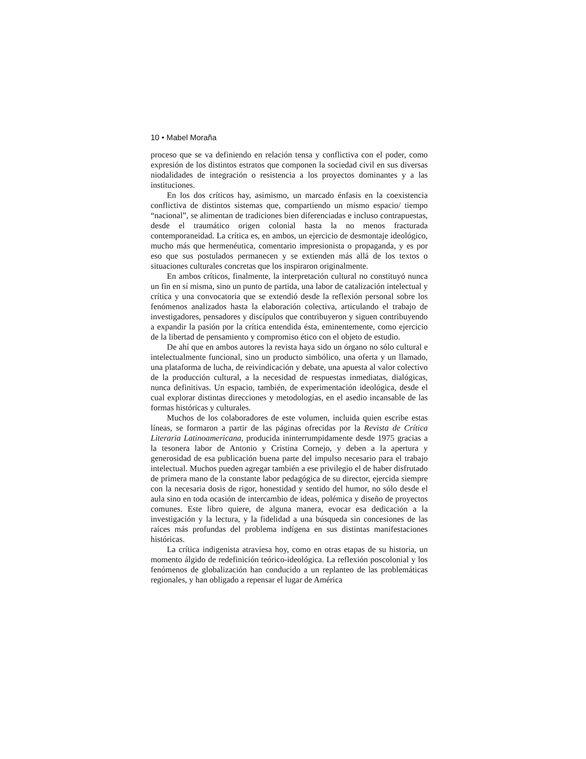10 • Mabel Moraña
proceso que se va definiendo en relación tensa y conflictiva con el poder, como expresión de los distintos estratos que componen la sociedad civil en sus diversas niodalidades de integración o resistencia a los proyectos dominantes y a las instituciones.
En los dos críticos hay, asimismo, un marcado énfasis en la coexistencia conflictiva de distintos sistemas que, compartiendo un mismo espacio/ tiempo “nacional”, se alimentan de tradiciones bien diferenciadas e incluso contrapuestas, desde el traumático origen colonial hasta la no menos fracturada contemporaneidad. La crítica es, en ambos, un ejercicio de desmontaje ideológico, mucho más que hermenéutica, comentario impresionista o propaganda, y es por eso que sus postulados permanecen y se extienden más allá de los textos o situaciones culturales concretas que los inspiraron originalmente.
En ambos críticos, finalmente, la interpretación cultural no constituyó nunca un fin en sí misma, sino un punto de partida, una labor de catalización intelectual y crítica y una convocatoria que se extendió desde la reflexión personal sobre los fenómenos analizados hasta la elaboración colectiva, articulando el trabajo de investigadores, pensadores y discípulos que contribuyeron y siguen contribuyendo a expandir la pasión por la crítica entendida ésta, eminentemente, como ejercicio de la libertad de pensamiento y compromiso ético con el objeto de estudio.
De ahí que en ambos autores la revista haya sido un órgano no sólo cultural e intelectualmente funcional, sino un producto simbólico, una oferta y un llamado, una plataforma de lucha, de reivindicación y debate, una apuesta al valor colectivo de la producción cultural, a la necesidad de respuestas inmediatas, dialógicas, nunca definitivas. Un espacio, también, de experimentación ideológica, desde el cual explorar distintas direcciones y metodologías, en el asedio incansable de las formas históricas y culturales.
Muchos de los colaboradores de este volumen, incluida quien escribe estas líneas, se formaron a partir de las páginas ofrecidas por la Revista de Crítica Literaria Latinoamericana, producida ininterrumpidamente desde 1975 gracias a la tesonera labor de Antonio y Cristina Cornejo, y deben a la apertura y generosidad de esa publicación buena parte del impulso necesario para el trabajo intelectual. Muchos pueden agregar también a ese privilegio el de haber disfrutado de primera mano de la constante labor pedagógica de su director, ejercida siempre con la necesaria dosis de rigor, honestidad y sentido del humor, no sólo desde el aula sino en toda ocasión de intercambio de ideas, polémica y diseño de proyectos comunes. Este libro quiere, de alguna manera, evocar esa dedicación a la investigación y la lectura, y la fidelidad a una búsqueda sin concesiones de las raíces más profundas del problema indígena en sus distintas manifestaciones históricas.
La crítica indigenista atraviesa hoy, como en otras etapas de su historia, un momento álgido de redefinición teórico-ideológica. La reflexión poscolonial y los fenómenos de globalización han conducido a un replanteo de las problemáticas regionales, y han obligado a repensar el lugar de América